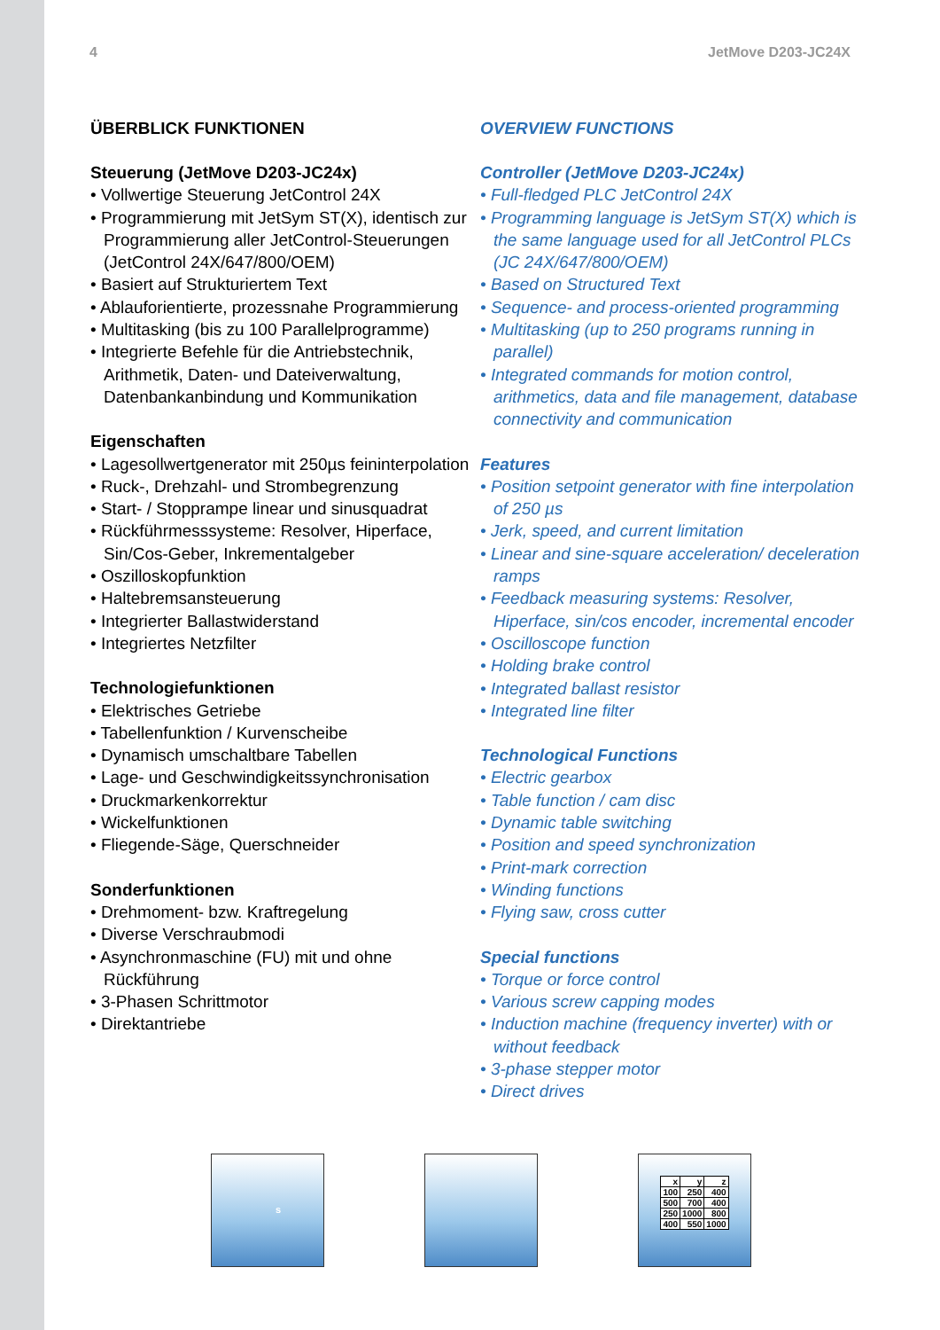4 JetMove D203-JC24X
ÜBERBLICK FUNKTIONEN
Steuerung (JetMove D203-JC24x)
• Vollwertige Steuerung JetControl 24X
• Programmierung mit JetSym ST(X), iden­tisch zur Programmierung aller JetControl-Steuerungen (JetControl 24X/647/800/OEM)
• Basiert auf Strukturiertem Text
• Ablauforientierte, prozessnahe Program­mierung
• Multitasking (bis zu 100 Parallelprogramme)
• Integrierte Befehle für die Antriebstechnik, Arithmetik, Daten- und Dateiverwaltung, Datenbankanbindung und Kommunikation
Eigenschaften
• Lagesollwertgenerator mit 250µs feininterpolation
• Ruck-, Drehzahl- und Strombegrenzung
• Start- / Stopprampe linear und sinusquadrat
• Rückführmesssysteme: Resolver, Hiperface, Sin/Cos-Geber, Inkrementalgeber
• Oszilloskopfunktion
• Haltebremsansteuerung
• Integrierter Ballastwiderstand
• Integriertes Netzfilter
Technologiefunktionen
• Elektrisches Getriebe
• Tabellenfunktion / Kurvenscheibe
• Dynamisch umschaltbare Tabellen
• Lage- und Geschwindigkeitssynchronisation
• Druckmarkenkorrektur
• Wickelfunktionen
• Fliegende-Säge, Querschneider
Sonderfunktionen
• Drehmoment- bzw. Kraftregelung
• Diverse Verschraubmodi
• Asynchronmaschine (FU) mit und ohne Rückführung
• 3-Phasen Schrittmotor
• Direktantriebe
OVERVIEW FUNCTIONS
Controller (JetMove D203-JC24x)
• Full-fledged PLC JetControl 24X
• Programming language is JetSym ST(X) which is the same language used for all JetControl PLCs (JC 24X/647/800/OEM)
• Based on Structured Text
• Sequence- and process-oriented programming
• Multitasking (up to 250 programs running in parallel)
• Integrated commands for motion control, arithmetics, data and file management, data­base connectivity and communication
Features
• Position setpoint generator with fine interpolation of 250 µs
• Jerk, speed, and current limitation
• Linear and sine-square acceleration/ deceleration ramps
• Feedback measuring systems: Resolver, Hiperface, sin/cos encoder, incremental encoder
• Oscilloscope function
• Holding brake control
• Integrated ballast resistor
• Integrated line filter
Technological Functions
• Electric gearbox
• Table function / cam disc
• Dynamic table switching
• Position and speed synchronization
• Print-mark correction
• Winding functions
• Flying saw, cross cutter
Special functions
• Torque or force control
• Various screw capping modes
• Induction machine (frequency inverter) with or without feedback
• 3-phase stepper motor
• Direct drives
s
| x | y | z |
| 100 | 250 | 400 |
| 500 | 700 | 400 |
| 250 | 1000 | 800 |
| 400 | 550 | 1000 |